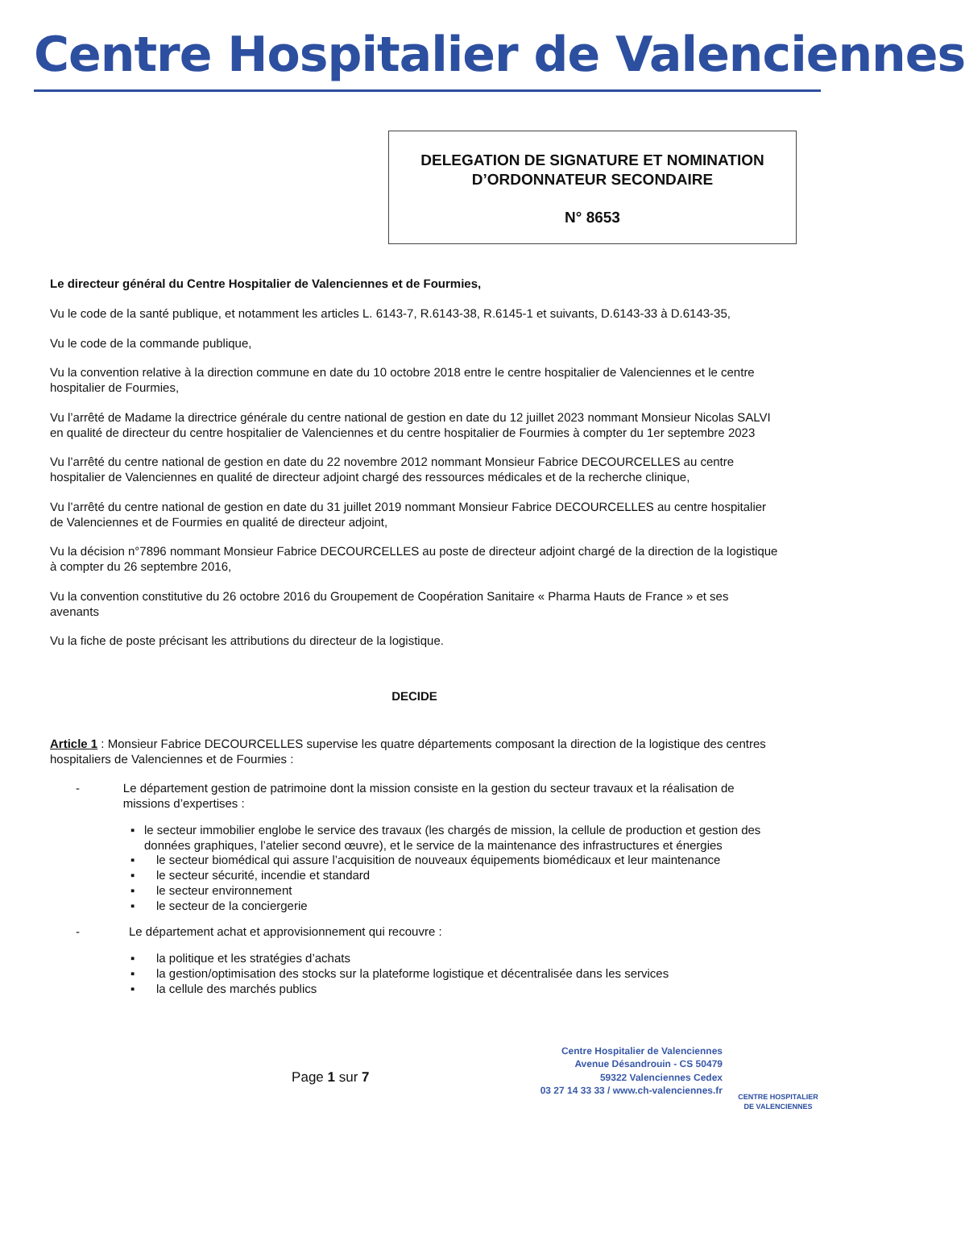Centre Hospitalier de Valenciennes
DELEGATION DE SIGNATURE ET NOMINATION
D’ORDONNATEUR SECONDAIRE
N° 8653
Le directeur général du Centre Hospitalier de Valenciennes et de Fourmies,
Vu le code de la santé publique, et notamment les articles L. 6143-7, R.6143-38, R.6145-1 et suivants, D.6143-33 à D.6143-35,
Vu le code de la commande publique,
Vu la convention relative à la direction commune en date du 10 octobre 2018 entre le centre hospitalier de Valenciennes et le centre hospitalier de Fourmies,
Vu l’arrêté de Madame la directrice générale du centre national de gestion en date du 12 juillet 2023 nommant Monsieur Nicolas SALVI en qualité de directeur du centre hospitalier de Valenciennes et du centre hospitalier de Fourmies à compter du 1er septembre 2023
Vu l’arrêté du centre national de gestion en date du 22 novembre 2012 nommant Monsieur Fabrice DECOURCELLES au centre hospitalier de Valenciennes en qualité de directeur adjoint chargé des ressources médicales et de la recherche clinique,
Vu l’arrêté du centre national de gestion en date du 31 juillet 2019 nommant Monsieur Fabrice DECOURCELLES au centre hospitalier de Valenciennes et de Fourmies en qualité de directeur adjoint,
Vu la décision n°7896 nommant Monsieur Fabrice DECOURCELLES au poste de directeur adjoint chargé de la direction de la logistique à compter du 26 septembre 2016,
Vu la convention constitutive du 26 octobre 2016 du Groupement de Coopération Sanitaire « Pharma Hauts de France » et ses avenants
Vu la fiche de poste précisant les attributions du directeur de la logistique.
DECIDE
Article 1 : Monsieur Fabrice DECOURCELLES supervise les quatre départements composant la direction de la logistique des centres hospitaliers de Valenciennes et de Fourmies :
- Le département gestion de patrimoine dont la mission consiste en la gestion du secteur travaux et la réalisation de missions d’expertises :
▪ le secteur immobilier englobe le service des travaux (les chargés de mission, la cellule de production et gestion des données graphiques, l’atelier second œuvre), et le service de la maintenance des infrastructures et énergies
▪ le secteur biomédical qui assure l’acquisition de nouveaux équipements biomédicaux et leur maintenance
▪ le secteur sécurité, incendie et standard
▪ le secteur environnement
▪ le secteur de la conciergerie
- Le département achat et approvisionnement qui recouvre :
▪ la politique et les stratégies d’achats
▪ la gestion/optimisation des stocks sur la plateforme logistique et décentralisée dans les services
▪ la cellule des marchés publics
Page 1 sur 7
Centre Hospitalier de Valenciennes
Avenue Désandrouin - CS 50479
59322 Valenciennes Cedex
03 27 14 33 33 / www.ch-valenciennes.fr
CENTRE HOSPITALIER
DE VALENCIENNES